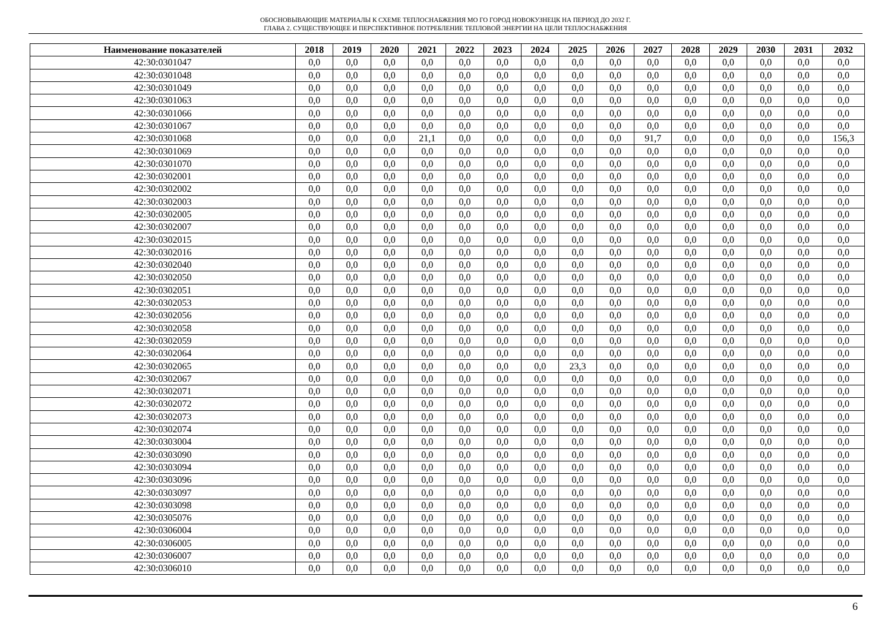ОБОСНОВЫВАЮЩИЕ МАТЕРИАЛЫ К СХЕМЕ ТЕПЛОСНАБЖЕНИЯ МО ГО ГОРОД НОВОКУЗНЕЦК НА ПЕРИОД ДО 2032 Г.
ГЛАВА 2. СУЩЕСТВУЮЩЕЕ И ПЕРСПЕКТИВНОЕ ПОТРЕБЛЕНИЕ ТЕПЛОВОЙ ЭНЕРГИИ НА ЦЕЛИ ТЕПЛОСНАБЖЕНИЯ
| Наименование показателей | 2018 | 2019 | 2020 | 2021 | 2022 | 2023 | 2024 | 2025 | 2026 | 2027 | 2028 | 2029 | 2030 | 2031 | 2032 |
| --- | --- | --- | --- | --- | --- | --- | --- | --- | --- | --- | --- | --- | --- | --- | --- |
| 42:30:0301047 | 0,0 | 0,0 | 0,0 | 0,0 | 0,0 | 0,0 | 0,0 | 0,0 | 0,0 | 0,0 | 0,0 | 0,0 | 0,0 | 0,0 | 0,0 |
| 42:30:0301048 | 0,0 | 0,0 | 0,0 | 0,0 | 0,0 | 0,0 | 0,0 | 0,0 | 0,0 | 0,0 | 0,0 | 0,0 | 0,0 | 0,0 | 0,0 |
| 42:30:0301049 | 0,0 | 0,0 | 0,0 | 0,0 | 0,0 | 0,0 | 0,0 | 0,0 | 0,0 | 0,0 | 0,0 | 0,0 | 0,0 | 0,0 | 0,0 |
| 42:30:0301063 | 0,0 | 0,0 | 0,0 | 0,0 | 0,0 | 0,0 | 0,0 | 0,0 | 0,0 | 0,0 | 0,0 | 0,0 | 0,0 | 0,0 | 0,0 |
| 42:30:0301066 | 0,0 | 0,0 | 0,0 | 0,0 | 0,0 | 0,0 | 0,0 | 0,0 | 0,0 | 0,0 | 0,0 | 0,0 | 0,0 | 0,0 | 0,0 |
| 42:30:0301067 | 0,0 | 0,0 | 0,0 | 0,0 | 0,0 | 0,0 | 0,0 | 0,0 | 0,0 | 0,0 | 0,0 | 0,0 | 0,0 | 0,0 | 0,0 |
| 42:30:0301068 | 0,0 | 0,0 | 0,0 | 21,1 | 0,0 | 0,0 | 0,0 | 0,0 | 0,0 | 91,7 | 0,0 | 0,0 | 0,0 | 0,0 | 156,3 |
| 42:30:0301069 | 0,0 | 0,0 | 0,0 | 0,0 | 0,0 | 0,0 | 0,0 | 0,0 | 0,0 | 0,0 | 0,0 | 0,0 | 0,0 | 0,0 | 0,0 |
| 42:30:0301070 | 0,0 | 0,0 | 0,0 | 0,0 | 0,0 | 0,0 | 0,0 | 0,0 | 0,0 | 0,0 | 0,0 | 0,0 | 0,0 | 0,0 | 0,0 |
| 42:30:0302001 | 0,0 | 0,0 | 0,0 | 0,0 | 0,0 | 0,0 | 0,0 | 0,0 | 0,0 | 0,0 | 0,0 | 0,0 | 0,0 | 0,0 | 0,0 |
| 42:30:0302002 | 0,0 | 0,0 | 0,0 | 0,0 | 0,0 | 0,0 | 0,0 | 0,0 | 0,0 | 0,0 | 0,0 | 0,0 | 0,0 | 0,0 | 0,0 |
| 42:30:0302003 | 0,0 | 0,0 | 0,0 | 0,0 | 0,0 | 0,0 | 0,0 | 0,0 | 0,0 | 0,0 | 0,0 | 0,0 | 0,0 | 0,0 | 0,0 |
| 42:30:0302005 | 0,0 | 0,0 | 0,0 | 0,0 | 0,0 | 0,0 | 0,0 | 0,0 | 0,0 | 0,0 | 0,0 | 0,0 | 0,0 | 0,0 | 0,0 |
| 42:30:0302007 | 0,0 | 0,0 | 0,0 | 0,0 | 0,0 | 0,0 | 0,0 | 0,0 | 0,0 | 0,0 | 0,0 | 0,0 | 0,0 | 0,0 | 0,0 |
| 42:30:0302015 | 0,0 | 0,0 | 0,0 | 0,0 | 0,0 | 0,0 | 0,0 | 0,0 | 0,0 | 0,0 | 0,0 | 0,0 | 0,0 | 0,0 | 0,0 |
| 42:30:0302016 | 0,0 | 0,0 | 0,0 | 0,0 | 0,0 | 0,0 | 0,0 | 0,0 | 0,0 | 0,0 | 0,0 | 0,0 | 0,0 | 0,0 | 0,0 |
| 42:30:0302040 | 0,0 | 0,0 | 0,0 | 0,0 | 0,0 | 0,0 | 0,0 | 0,0 | 0,0 | 0,0 | 0,0 | 0,0 | 0,0 | 0,0 | 0,0 |
| 42:30:0302050 | 0,0 | 0,0 | 0,0 | 0,0 | 0,0 | 0,0 | 0,0 | 0,0 | 0,0 | 0,0 | 0,0 | 0,0 | 0,0 | 0,0 | 0,0 |
| 42:30:0302051 | 0,0 | 0,0 | 0,0 | 0,0 | 0,0 | 0,0 | 0,0 | 0,0 | 0,0 | 0,0 | 0,0 | 0,0 | 0,0 | 0,0 | 0,0 |
| 42:30:0302053 | 0,0 | 0,0 | 0,0 | 0,0 | 0,0 | 0,0 | 0,0 | 0,0 | 0,0 | 0,0 | 0,0 | 0,0 | 0,0 | 0,0 | 0,0 |
| 42:30:0302056 | 0,0 | 0,0 | 0,0 | 0,0 | 0,0 | 0,0 | 0,0 | 0,0 | 0,0 | 0,0 | 0,0 | 0,0 | 0,0 | 0,0 | 0,0 |
| 42:30:0302058 | 0,0 | 0,0 | 0,0 | 0,0 | 0,0 | 0,0 | 0,0 | 0,0 | 0,0 | 0,0 | 0,0 | 0,0 | 0,0 | 0,0 | 0,0 |
| 42:30:0302059 | 0,0 | 0,0 | 0,0 | 0,0 | 0,0 | 0,0 | 0,0 | 0,0 | 0,0 | 0,0 | 0,0 | 0,0 | 0,0 | 0,0 | 0,0 |
| 42:30:0302064 | 0,0 | 0,0 | 0,0 | 0,0 | 0,0 | 0,0 | 0,0 | 0,0 | 0,0 | 0,0 | 0,0 | 0,0 | 0,0 | 0,0 | 0,0 |
| 42:30:0302065 | 0,0 | 0,0 | 0,0 | 0,0 | 0,0 | 0,0 | 0,0 | 23,3 | 0,0 | 0,0 | 0,0 | 0,0 | 0,0 | 0,0 | 0,0 |
| 42:30:0302067 | 0,0 | 0,0 | 0,0 | 0,0 | 0,0 | 0,0 | 0,0 | 0,0 | 0,0 | 0,0 | 0,0 | 0,0 | 0,0 | 0,0 | 0,0 |
| 42:30:0302071 | 0,0 | 0,0 | 0,0 | 0,0 | 0,0 | 0,0 | 0,0 | 0,0 | 0,0 | 0,0 | 0,0 | 0,0 | 0,0 | 0,0 | 0,0 |
| 42:30:0302072 | 0,0 | 0,0 | 0,0 | 0,0 | 0,0 | 0,0 | 0,0 | 0,0 | 0,0 | 0,0 | 0,0 | 0,0 | 0,0 | 0,0 | 0,0 |
| 42:30:0302073 | 0,0 | 0,0 | 0,0 | 0,0 | 0,0 | 0,0 | 0,0 | 0,0 | 0,0 | 0,0 | 0,0 | 0,0 | 0,0 | 0,0 | 0,0 |
| 42:30:0302074 | 0,0 | 0,0 | 0,0 | 0,0 | 0,0 | 0,0 | 0,0 | 0,0 | 0,0 | 0,0 | 0,0 | 0,0 | 0,0 | 0,0 | 0,0 |
| 42:30:0303004 | 0,0 | 0,0 | 0,0 | 0,0 | 0,0 | 0,0 | 0,0 | 0,0 | 0,0 | 0,0 | 0,0 | 0,0 | 0,0 | 0,0 | 0,0 |
| 42:30:0303090 | 0,0 | 0,0 | 0,0 | 0,0 | 0,0 | 0,0 | 0,0 | 0,0 | 0,0 | 0,0 | 0,0 | 0,0 | 0,0 | 0,0 | 0,0 |
| 42:30:0303094 | 0,0 | 0,0 | 0,0 | 0,0 | 0,0 | 0,0 | 0,0 | 0,0 | 0,0 | 0,0 | 0,0 | 0,0 | 0,0 | 0,0 | 0,0 |
| 42:30:0303096 | 0,0 | 0,0 | 0,0 | 0,0 | 0,0 | 0,0 | 0,0 | 0,0 | 0,0 | 0,0 | 0,0 | 0,0 | 0,0 | 0,0 | 0,0 |
| 42:30:0303097 | 0,0 | 0,0 | 0,0 | 0,0 | 0,0 | 0,0 | 0,0 | 0,0 | 0,0 | 0,0 | 0,0 | 0,0 | 0,0 | 0,0 | 0,0 |
| 42:30:0303098 | 0,0 | 0,0 | 0,0 | 0,0 | 0,0 | 0,0 | 0,0 | 0,0 | 0,0 | 0,0 | 0,0 | 0,0 | 0,0 | 0,0 | 0,0 |
| 42:30:0305076 | 0,0 | 0,0 | 0,0 | 0,0 | 0,0 | 0,0 | 0,0 | 0,0 | 0,0 | 0,0 | 0,0 | 0,0 | 0,0 | 0,0 | 0,0 |
| 42:30:0306004 | 0,0 | 0,0 | 0,0 | 0,0 | 0,0 | 0,0 | 0,0 | 0,0 | 0,0 | 0,0 | 0,0 | 0,0 | 0,0 | 0,0 | 0,0 |
| 42:30:0306005 | 0,0 | 0,0 | 0,0 | 0,0 | 0,0 | 0,0 | 0,0 | 0,0 | 0,0 | 0,0 | 0,0 | 0,0 | 0,0 | 0,0 | 0,0 |
| 42:30:0306007 | 0,0 | 0,0 | 0,0 | 0,0 | 0,0 | 0,0 | 0,0 | 0,0 | 0,0 | 0,0 | 0,0 | 0,0 | 0,0 | 0,0 | 0,0 |
| 42:30:0306010 | 0,0 | 0,0 | 0,0 | 0,0 | 0,0 | 0,0 | 0,0 | 0,0 | 0,0 | 0,0 | 0,0 | 0,0 | 0,0 | 0,0 | 0,0 |
6